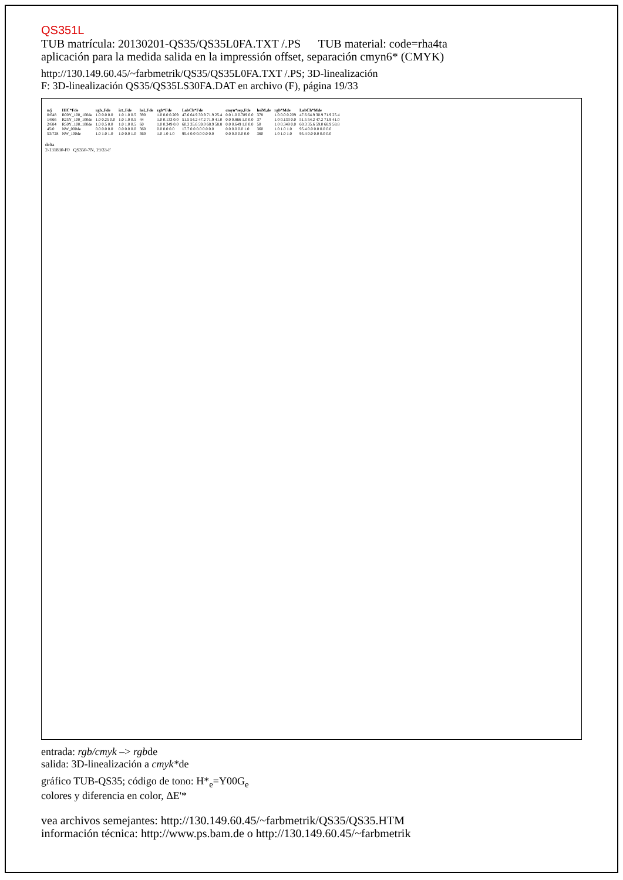QS351L
TUB matrícula: 20130201-QS35/QS35L0FA.TXT /.PS TUB material: code=rha4ta
aplicación para la medida salida en la impressión offset, separación cmyn6* (CMYK)
http://130.149.60.45/~farbmetrik/QS35/QS35L0FA.TXT /.PS; 3D-linealización
F: 3D-linealización QS35/QS35LS30FA.DAT en archivo (F), página 19/33
| n/j | HIC*Fde | rgb_Fde | ict_Fde | hsl_Fde | rgb*Fde | LabCh*Fde | cmyn*sep,Fde | hsiM,de | rgb*Mde | LabCh*Mde |
| --- | --- | --- | --- | --- | --- | --- | --- | --- | --- | --- |
| 0/648 | R00Y_100_100de | 1.0 0.0 0.0 | 1.0 1.0 0.5 | 390 | 1.0 0.0 0.209 | 47.6 64.9 30.9 71.9 25.4 | 0.0 1.0 0.789 0.0 | 378 | 1.0 0.0 0.209 | 47.6 64.9 30.9 71.9 25.4 |
| 1/666 | R25Y_100_100de | 1.0 0.25 0.0 | 1.0 1.0 0.5 | 44 | 1.0 0.133 0.0 | 51.5 54.2 47.2 71.9 41.0 | 0.0 0.866 1.0 0.0 | 37 | 1.0 0.133 0.0 | 51.5 54.2 47.2 71.9 41.0 |
| 2/684 | R50Y_100_100de | 1.0 0.5 0.0 | 1.0 1.0 0.5 | 60 | 1.0 0.349 0.0 | 60.3 35.6 59.0 68.9 58.8 | 0.0 0.649 1.0 0.0 | 50 | 1.0 0.349 0.0 | 60.3 35.6 59.0 68.9 58.8 |
| 45/0 | NW_000de | 0.0 0.0 0.0 | 0.0 0.0 0.0 | 360 | 0.0 0.0 0.0 | 17.7 0.0 0.0 0.0 0.0 | 0.0 0.0 0.0 1.0 | 360 | 1.0 1.0 1.0 | 95.4 0.0 0.0 0.0 0.0 |
| 53/728 | NW_100de | 1.0 1.0 1.0 | 1.0 0.0 1.0 | 360 | 1.0 1.0 1.0 | 95.4 0.0 0.0 0.0 0.0 | 0.0 0.0 0.0 0.0 | 360 | 1.0 1.0 1.0 | 95.4 0.0 0.0 0.0 0.0 |
delta
2-131830-F0 QS350-7N, 19/33-F
entrada: rgb/cmyk –> rgbde
salida: 3D-linealización a cmyk*de
gráfico TUB-QS35; código de tono: H*<sub>e</sub>=Y00G<sub>e</sub>
colores y diferencia en color, ΔE'*
vea archivos semejantes: http://130.149.60.45/~farbmetrik/QS35/QS35.HTM
información técnica: http://www.ps.bam.de o http://130.149.60.45/~farbmetrik